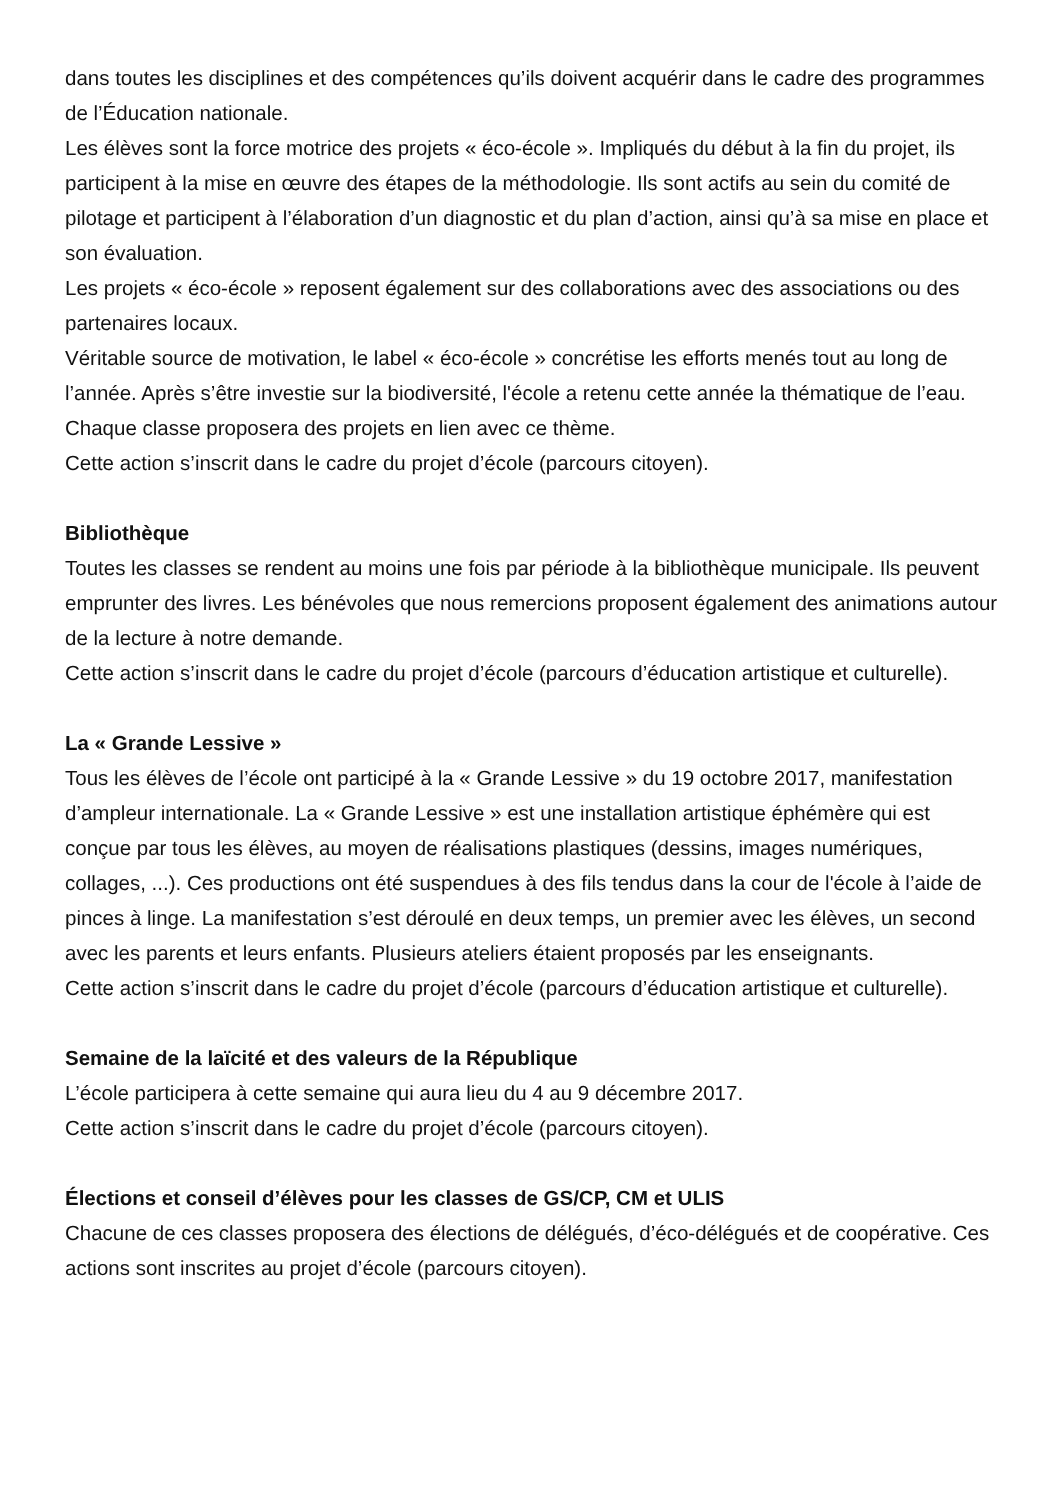dans toutes les disciplines et des compétences qu’ils doivent acquérir dans le cadre des programmes de l’Éducation nationale.
Les élèves sont la force motrice des projets « éco-école ». Impliqués du début à la fin du projet, ils participent à la mise en œuvre des étapes de la méthodologie. Ils sont actifs au sein du comité de pilotage et participent à l’élaboration d’un diagnostic et du plan d’action, ainsi qu’à sa mise en place et son évaluation.
Les projets « éco-école » reposent également sur des collaborations avec des associations ou des partenaires locaux.
Véritable source de motivation, le label « éco-école » concrétise les efforts menés tout au long de l’année. Après s’être investie sur la biodiversité, l'école a retenu cette année la thématique de l’eau. Chaque classe proposera des projets en lien avec ce thème.
Cette action s’inscrit dans le cadre du projet d’école (parcours citoyen).
Bibliothèque
Toutes les classes se rendent au moins une fois par période à la bibliothèque municipale. Ils peuvent emprunter des livres. Les bénévoles que nous remercions proposent également des animations autour de la lecture à notre demande.
Cette action s’inscrit dans le cadre du projet d’école (parcours d’éducation artistique et culturelle).
La « Grande Lessive »
Tous les élèves de l’école ont participé à la « Grande Lessive » du 19 octobre 2017, manifestation d’ampleur internationale. La « Grande Lessive » est une installation artistique éphémère qui est conçue par tous les élèves, au moyen de réalisations plastiques (dessins, images numériques, collages, ...). Ces productions ont été suspendues à des fils tendus dans la cour de l'école à l’aide de pinces à linge. La manifestation s’est déroulé en deux temps, un premier avec les élèves, un second avec les parents et leurs enfants. Plusieurs ateliers étaient proposés par les enseignants.
Cette action s’inscrit dans le cadre du projet d’école (parcours d’éducation artistique et culturelle).
Semaine de la laïcité et des valeurs de la République
L’école participera à cette semaine qui aura lieu du 4 au 9 décembre 2017.
Cette action s’inscrit dans le cadre du projet d’école (parcours citoyen).
Élections et conseil d’élèves pour les classes de GS/CP, CM et ULIS
Chacune de ces classes proposera des élections de délégués, d’éco-délégués et de coopérative. Ces actions sont inscrites au projet d’école (parcours citoyen).